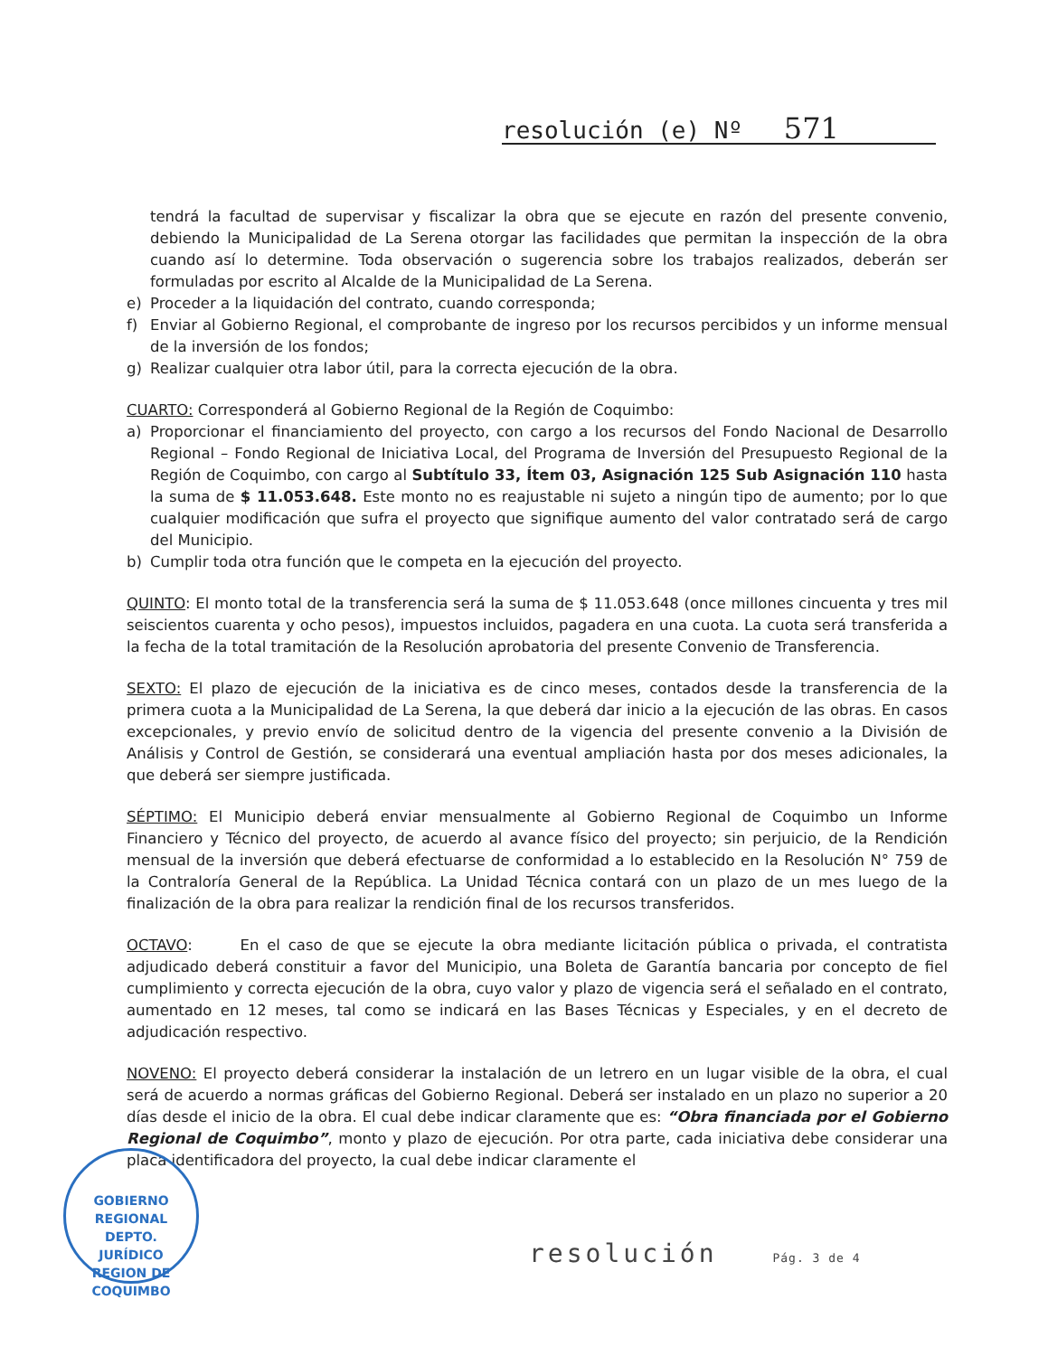resolución (e) Nº 571
tendrá la facultad de supervisar y fiscalizar la obra que se ejecute en razón del presente convenio, debiendo la Municipalidad de La Serena otorgar las facilidades que permitan la inspección de la obra cuando así lo determine. Toda observación o sugerencia sobre los trabajos realizados, deberán ser formuladas por escrito al Alcalde de la Municipalidad de La Serena.
e) Proceder a la liquidación del contrato, cuando corresponda;
f) Enviar al Gobierno Regional, el comprobante de ingreso por los recursos percibidos y un informe mensual de la inversión de los fondos;
g) Realizar cualquier otra labor útil, para la correcta ejecución de la obra.
CUARTO: Corresponderá al Gobierno Regional de la Región de Coquimbo:
a) Proporcionar el financiamiento del proyecto, con cargo a los recursos del Fondo Nacional de Desarrollo Regional – Fondo Regional de Iniciativa Local, del Programa de Inversión del Presupuesto Regional de la Región de Coquimbo, con cargo al Subtítulo 33, Ítem 03, Asignación 125 Sub Asignación 110 hasta la suma de $ 11.053.648. Este monto no es reajustable ni sujeto a ningún tipo de aumento; por lo que cualquier modificación que sufra el proyecto que signifique aumento del valor contratado será de cargo del Municipio.
b) Cumplir toda otra función que le competa en la ejecución del proyecto.
QUINTO: El monto total de la transferencia será la suma de $ 11.053.648 (once millones cincuenta y tres mil seiscientos cuarenta y ocho pesos), impuestos incluidos, pagadera en una cuota. La cuota será transferida a la fecha de la total tramitación de la Resolución aprobatoria del presente Convenio de Transferencia.
SEXTO: El plazo de ejecución de la iniciativa es de cinco meses, contados desde la transferencia de la primera cuota a la Municipalidad de La Serena, la que deberá dar inicio a la ejecución de las obras. En casos excepcionales, y previo envío de solicitud dentro de la vigencia del presente convenio a la División de Análisis y Control de Gestión, se considerará una eventual ampliación hasta por dos meses adicionales, la que deberá ser siempre justificada.
SÉPTIMO: El Municipio deberá enviar mensualmente al Gobierno Regional de Coquimbo un Informe Financiero y Técnico del proyecto, de acuerdo al avance físico del proyecto; sin perjuicio, de la Rendición mensual de la inversión que deberá efectuarse de conformidad a lo establecido en la Resolución N° 759 de la Contraloría General de la República. La Unidad Técnica contará con un plazo de un mes luego de la finalización de la obra para realizar la rendición final de los recursos transferidos.
OCTAVO: En el caso de que se ejecute la obra mediante licitación pública o privada, el contratista adjudicado deberá constituir a favor del Municipio, una Boleta de Garantía bancaria por concepto de fiel cumplimiento y correcta ejecución de la obra, cuyo valor y plazo de vigencia será el señalado en el contrato, aumentado en 12 meses, tal como se indicará en las Bases Técnicas y Especiales, y en el decreto de adjudicación respectivo.
NOVENO: El proyecto deberá considerar la instalación de un letrero en un lugar visible de la obra, el cual será de acuerdo a normas gráficas del Gobierno Regional. Deberá ser instalado en un plazo no superior a 20 días desde el inicio de la obra. El cual debe indicar claramente que es: “Obra financiada por el Gobierno Regional de Coquimbo”, monto y plazo de ejecución. Por otra parte, cada iniciativa debe considerar una placa identificadora del proyecto, la cual debe indicar claramente el
GOBIERNO REGIONAL
DEPTO.
JURÍDICO
REGION DE COQUIMBO
resolución Pág. 3 de 4